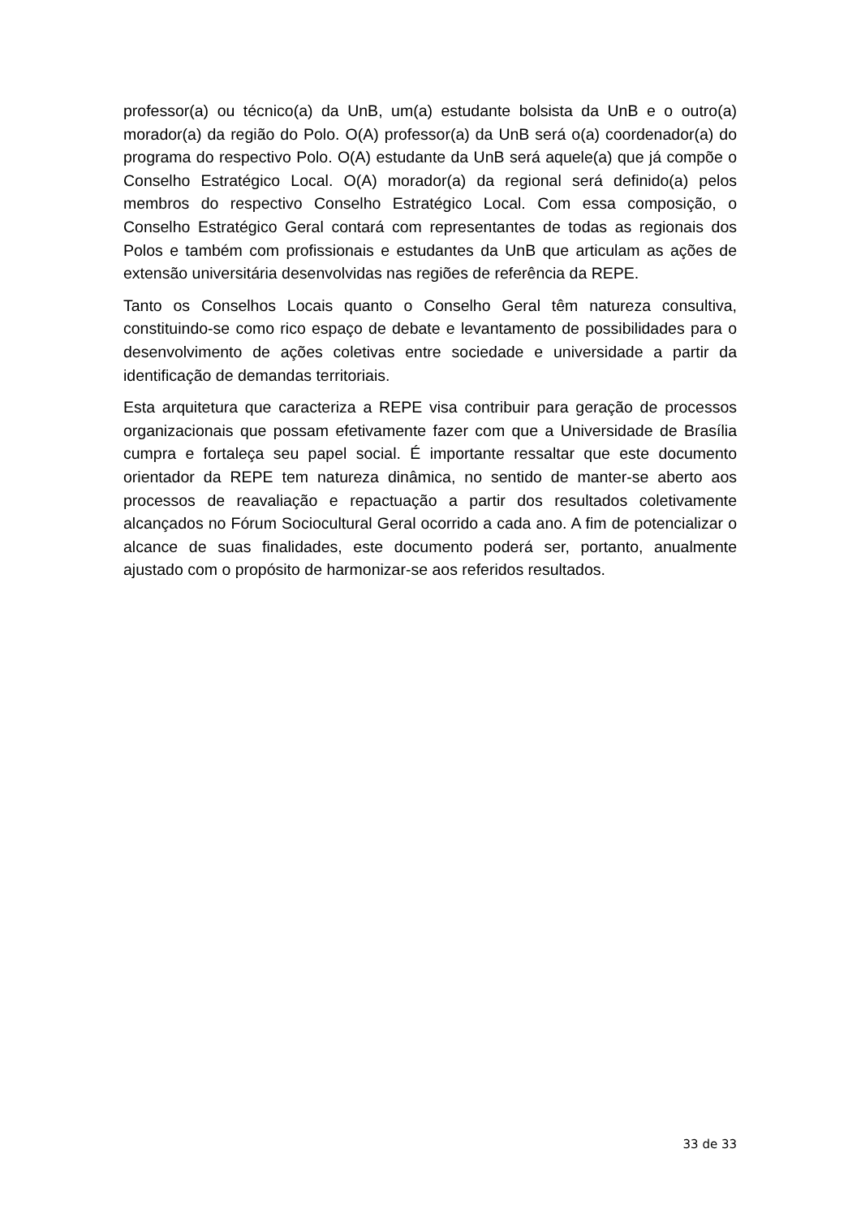professor(a) ou técnico(a) da UnB, um(a) estudante bolsista da UnB e o outro(a) morador(a) da região do Polo. O(A) professor(a) da UnB será o(a) coordenador(a) do programa do respectivo Polo. O(A) estudante da UnB será aquele(a) que já compõe o Conselho Estratégico Local. O(A) morador(a) da regional será definido(a) pelos membros do respectivo Conselho Estratégico Local. Com essa composição, o Conselho Estratégico Geral contará com representantes de todas as regionais dos Polos e também com profissionais e estudantes da UnB que articulam as ações de extensão universitária desenvolvidas nas regiões de referência da REPE.
Tanto os Conselhos Locais quanto o Conselho Geral têm natureza consultiva, constituindo-se como rico espaço de debate e levantamento de possibilidades para o desenvolvimento de ações coletivas entre sociedade e universidade a partir da identificação de demandas territoriais.
Esta arquitetura que caracteriza a REPE visa contribuir para geração de processos organizacionais que possam efetivamente fazer com que a Universidade de Brasília cumpra e fortaleça seu papel social. É importante ressaltar que este documento orientador da REPE tem natureza dinâmica, no sentido de manter-se aberto aos processos de reavaliação e repactuação a partir dos resultados coletivamente alcançados no Fórum Sociocultural Geral ocorrido a cada ano. A fim de potencializar o alcance de suas finalidades, este documento poderá ser, portanto, anualmente ajustado com o propósito de harmonizar-se aos referidos resultados.
33 de 33